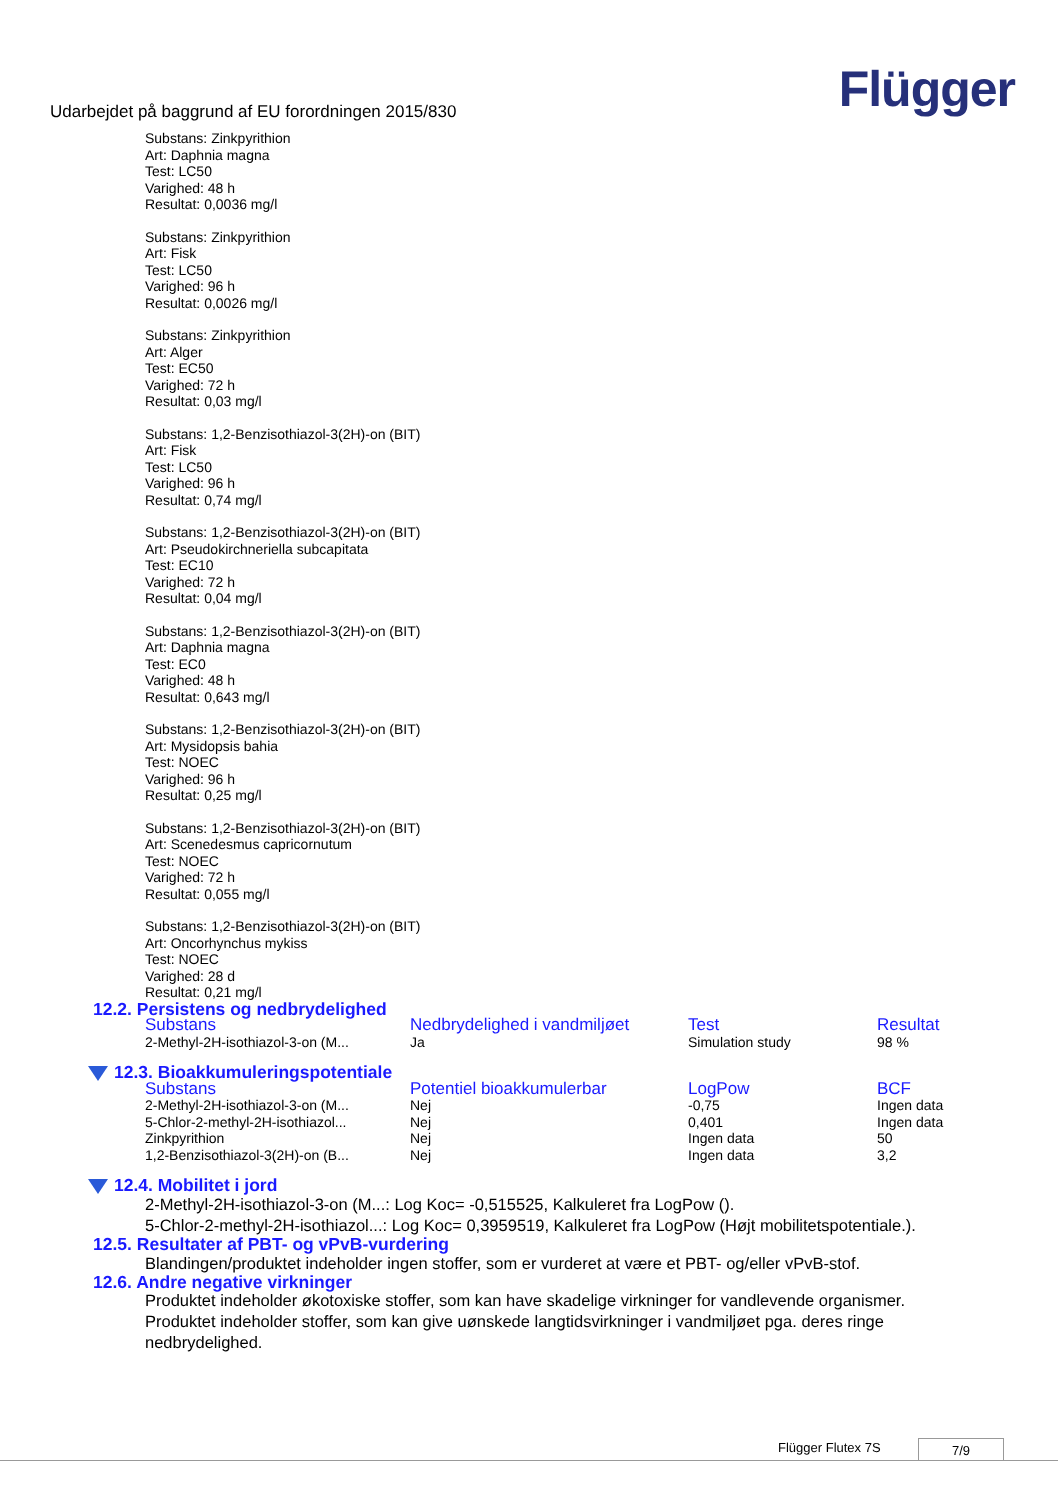Udarbejdet på baggrund af EU forordningen 2015/830
Flügger
Substans: Zinkpyrithion
Art: Daphnia magna
Test: LC50
Varighed: 48 h
Resultat: 0,0036 mg/l
Substans: Zinkpyrithion
Art: Fisk
Test: LC50
Varighed: 96 h
Resultat: 0,0026 mg/l
Substans: Zinkpyrithion
Art: Alger
Test: EC50
Varighed: 72 h
Resultat: 0,03 mg/l
Substans: 1,2-Benzisothiazol-3(2H)-on (BIT)
Art: Fisk
Test: LC50
Varighed: 96 h
Resultat: 0,74 mg/l
Substans: 1,2-Benzisothiazol-3(2H)-on (BIT)
Art: Pseudokirchneriella subcapitata
Test: EC10
Varighed: 72 h
Resultat: 0,04 mg/l
Substans: 1,2-Benzisothiazol-3(2H)-on (BIT)
Art: Daphnia magna
Test: EC0
Varighed: 48 h
Resultat: 0,643 mg/l
Substans: 1,2-Benzisothiazol-3(2H)-on (BIT)
Art: Mysidopsis bahia
Test: NOEC
Varighed: 96 h
Resultat: 0,25 mg/l
Substans: 1,2-Benzisothiazol-3(2H)-on (BIT)
Art: Scenedesmus capricornutum
Test: NOEC
Varighed: 72 h
Resultat: 0,055 mg/l
Substans: 1,2-Benzisothiazol-3(2H)-on (BIT)
Art: Oncorhynchus mykiss
Test: NOEC
Varighed: 28 d
Resultat: 0,21 mg/l
12.2. Persistens og nedbrydelighed
| Substans | Nedbrydelighed i vandmiljøet | Test | Resultat |
| --- | --- | --- | --- |
| 2-Methyl-2H-isothiazol-3-on (M... | Ja | Simulation study | 98 % |
12.3. Bioakkumuleringspotentiale
| Substans | Potentiel bioakkumulerbar | LogPow | BCF |
| --- | --- | --- | --- |
| 2-Methyl-2H-isothiazol-3-on (M... | Nej | -0,75 | Ingen data |
| 5-Chlor-2-methyl-2H-isothiazol... | Nej | 0,401 | Ingen data |
| Zinkpyrithion | Nej | Ingen data | 50 |
| 1,2-Benzisothiazol-3(2H)-on (B... | Nej | Ingen data | 3,2 |
12.4. Mobilitet i jord
2-Methyl-2H-isothiazol-3-on (M...: Log Koc= -0,515525, Kalkuleret fra LogPow ().
5-Chlor-2-methyl-2H-isothiazol...: Log Koc= 0,3959519, Kalkuleret fra LogPow (Højt mobilitetspotentiale.).
12.5. Resultater af PBT- og vPvB-vurdering
Blandingen/produktet indeholder ingen stoffer, som er vurderet at være et PBT- og/eller vPvB-stof.
12.6. Andre negative virkninger
Produktet indeholder økotoxiske stoffer, som kan have skadelige virkninger for vandlevende organismer. Produktet indeholder stoffer, som kan give uønskede langtidsvirkninger i vandmiljøet pga. deres ringe nedbrydelighed.
Flügger Flutex 7S 7/9